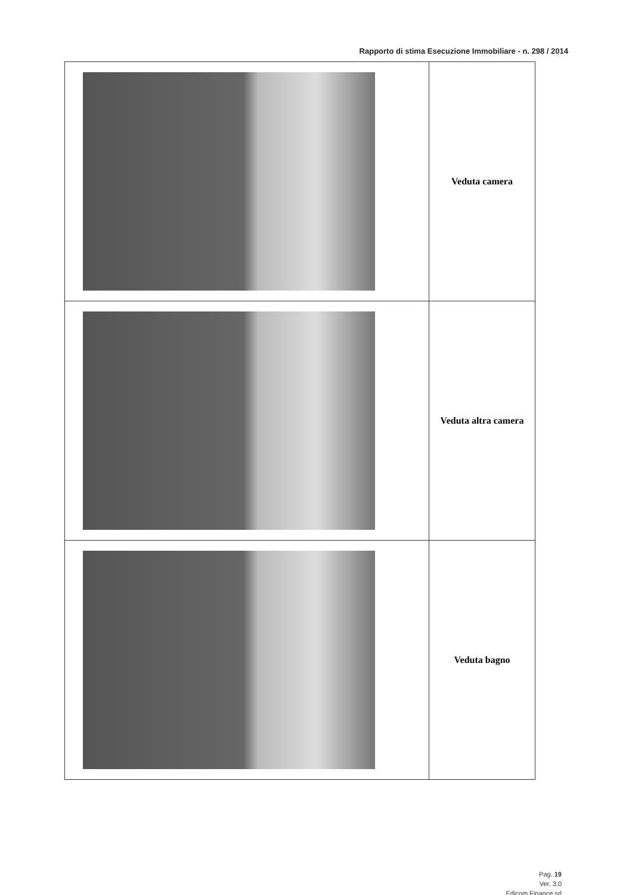Rapporto di stima Esecuzione Immobiliare - n. 298 / 2014
| | Veduta camera |
| | Veduta altra camera |
| | Veduta bagno |
Pag. 19
Ver. 3.0
Edicom Finance srl